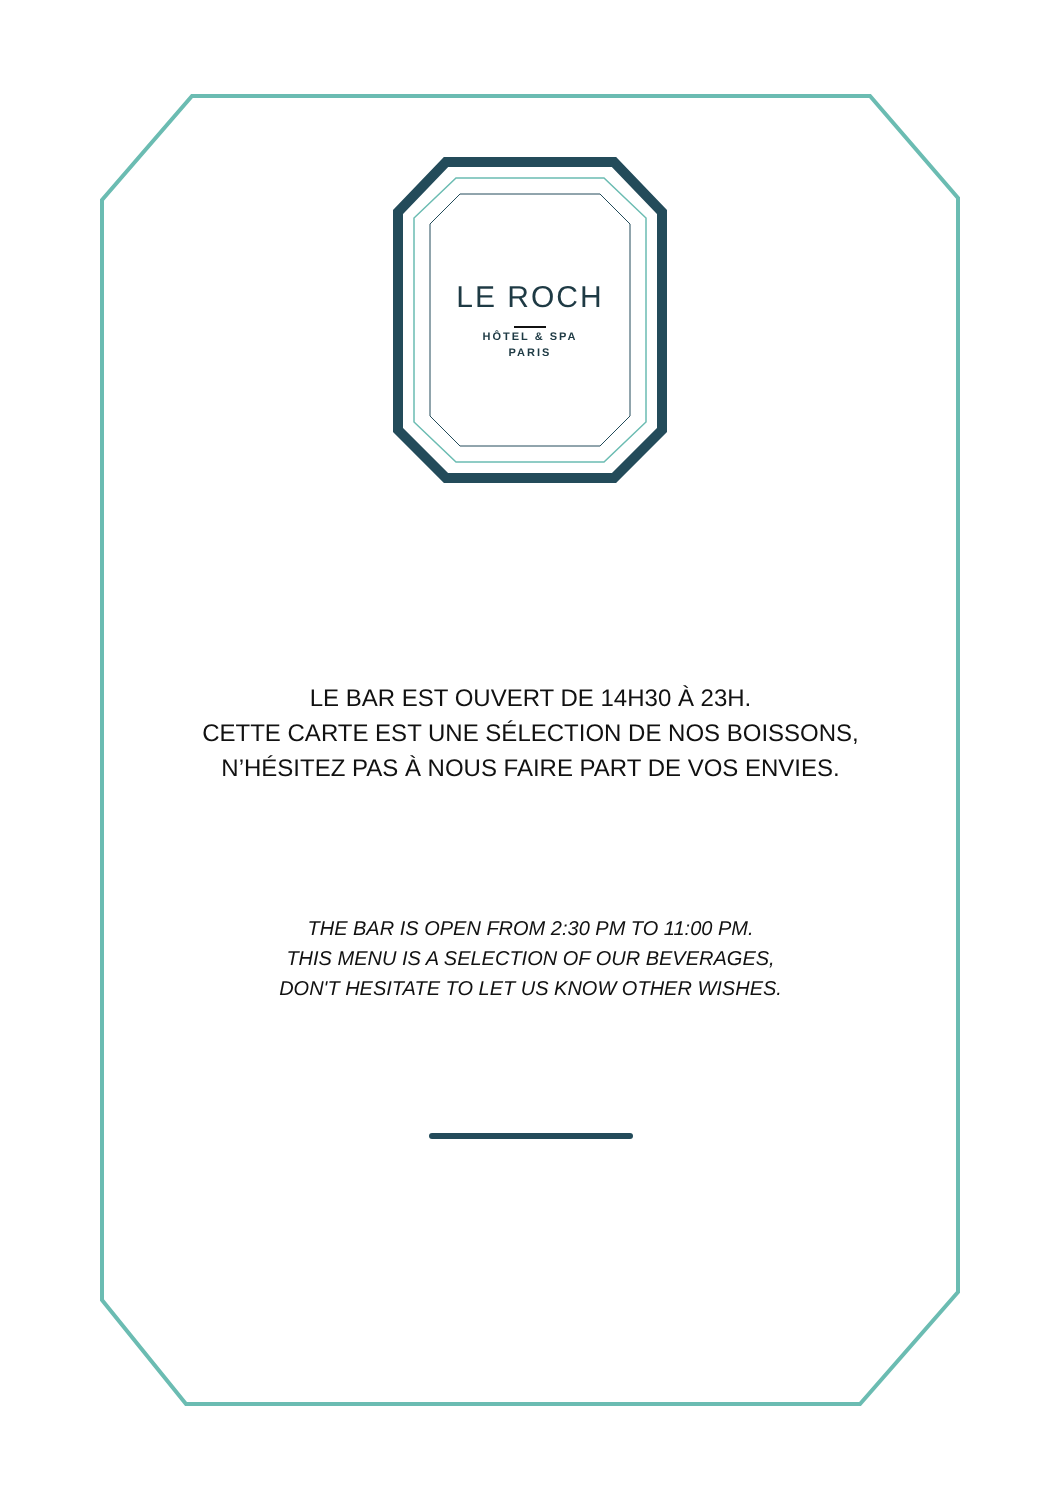LE ROCH
HÔTEL & SPA
PARIS
LE BAR EST OUVERT DE 14H30 À 23H.
CETTE CARTE EST UNE SÉLECTION DE NOS BOISSONS,
N’HÉSITEZ PAS À NOUS FAIRE PART DE VOS ENVIES.
THE BAR IS OPEN FROM 2:30 PM TO 11:00 PM.
THIS MENU IS A SELECTION OF OUR BEVERAGES,
DON'T HESITATE TO LET US KNOW OTHER WISHES.